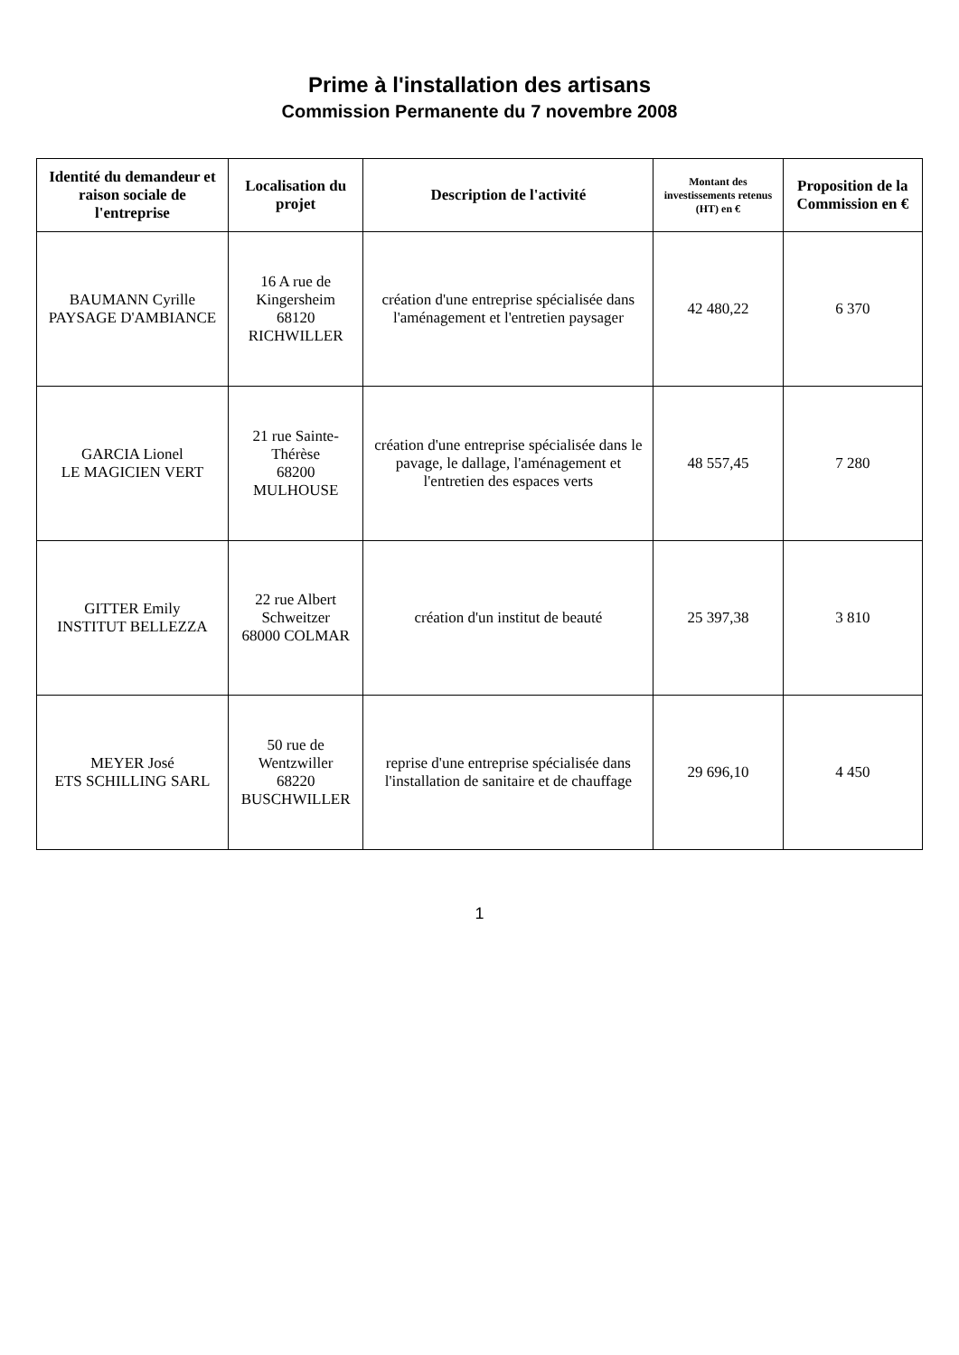Prime à l'installation des artisans
Commission Permanente du 7 novembre 2008
| Identité du demandeur et raison sociale de l'entreprise | Localisation du projet | Description de l'activité | Montant des investissements retenus (HT) en € | Proposition de la Commission en € |
| --- | --- | --- | --- | --- |
| BAUMANN Cyrille PAYSAGE D'AMBIANCE | 16 A rue de Kingersheim 68120 RICHWILLER | création d'une entreprise spécialisée dans l'aménagement et l'entretien paysager | 42 480,22 | 6 370 |
| GARCIA Lionel LE MAGICIEN VERT | 21 rue Sainte-Thérèse 68200 MULHOUSE | création d'une entreprise spécialisée dans le pavage, le dallage, l'aménagement et l'entretien des espaces verts | 48 557,45 | 7 280 |
| GITTER Emily INSTITUT BELLEZZA | 22 rue Albert Schweitzer 68000 COLMAR | création d'un institut de beauté | 25 397,38 | 3 810 |
| MEYER José ETS SCHILLING SARL | 50 rue de Wentzwiller 68220 BUSCHWILLER | reprise d'une entreprise spécialisée dans l'installation de sanitaire et de chauffage | 29 696,10 | 4 450 |
1